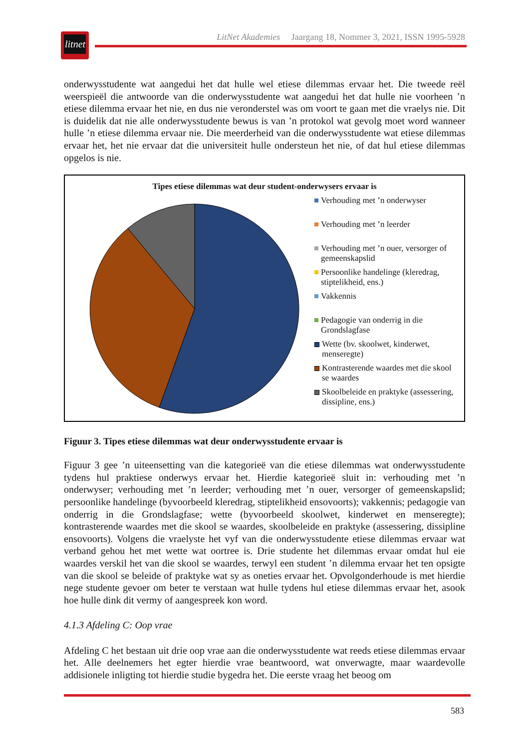litnet
LitNet Akademies Jaargang 18, Nommer 3, 2021, ISSN 1995-5928
onderwysstudente wat aangedui het dat hulle wel etiese dilemmas ervaar het. Die tweede reël weerspieël die antwoorde van die onderwysstudente wat aangedui het dat hulle nie voorheen ’n etiese dilemma ervaar het nie, en dus nie veronderstel was om voort te gaan met die vraelys nie. Dit is duidelik dat nie alle onderwysstudente bewus is van ’n protokol wat gevolg moet word wanneer hulle ’n etiese dilemma ervaar nie. Die meerderheid van die onderwysstudente wat etiese dilemmas ervaar het, het nie ervaar dat die universiteit hulle ondersteun het nie, of dat hul etiese dilemmas opgelos is nie.
Tipes etiese dilemmas wat deur student-onderwysers ervaar is
Verhouding met ’n onderwyser
Verhouding met ’n leerder
Verhouding met ’n ouer, versorger of gemeenskapslid
Persoonlike handelinge (kleredrag, stiptelikheid, ens.)
Vakkennis
Pedagogie van onderrig in die Grondslagfase
Wette (bv. skoolwet, kinderwet, menseregte)
Kontrasterende waardes met die skool se waardes
Skoolbeleide en praktyke (assessering, dissipline, ens.)
Figuur 3. Tipes etiese dilemmas wat deur onderwysstudente ervaar is
Figuur 3 gee ’n uiteensetting van die kategorieë van die etiese dilemmas wat onderwysstudente tydens hul praktiese onderwys ervaar het. Hierdie kategorieë sluit in: verhouding met ’n onderwyser; verhouding met ’n leerder; verhouding met ’n ouer, versorger of gemeenskapslid; persoonlike handelinge (byvoorbeeld kleredrag, stiptelikheid ensovoorts); vakkennis; pedagogie van onderrig in die Grondslagfase; wette (byvoorbeeld skoolwet, kinderwet en menseregte); kontrasterende waardes met die skool se waardes, skoolbeleide en praktyke (assessering, dissipline ensovoorts). Volgens die vraelyste het vyf van die onderwysstudente etiese dilemmas ervaar wat verband gehou het met wette wat oortree is. Drie studente het dilemmas ervaar omdat hul eie waardes verskil het van die skool se waardes, terwyl een student ’n dilemma ervaar het ten opsigte van die skool se beleide of praktyke wat sy as oneties ervaar het. Opvolgonderhoude is met hierdie nege studente gevoer om beter te verstaan wat hulle tydens hul etiese dilemmas ervaar het, asook hoe hulle dink dit vermy of aangespreek kon word.
4.1.3 Afdeling C: Oop vrae
Afdeling C het bestaan uit drie oop vrae aan die onderwysstudente wat reeds etiese dilemmas ervaar het. Alle deelnemers het egter hierdie vrae beantwoord, wat onverwagte, maar waardevolle addisionele inligting tot hierdie studie bygedra het. Die eerste vraag het beoog om
583